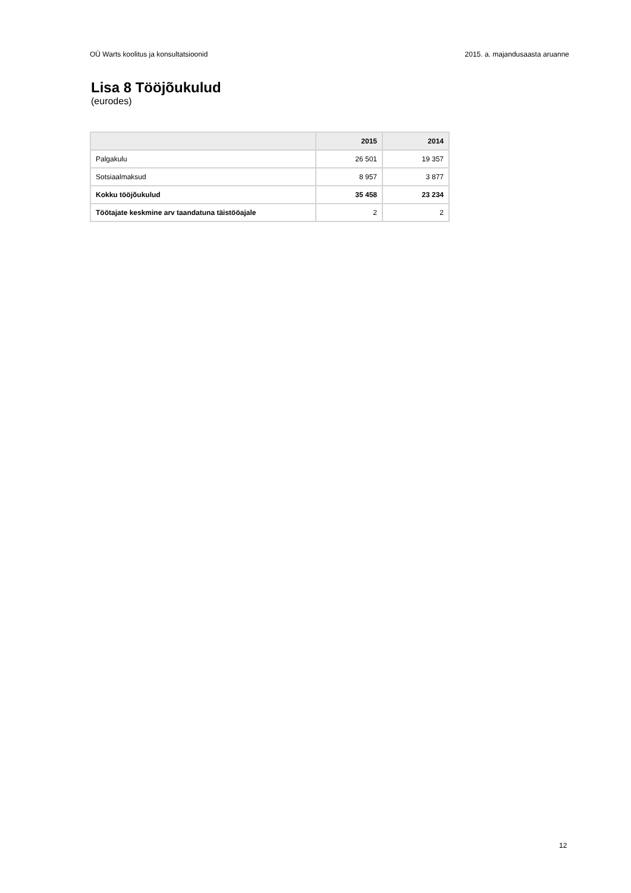OÜ Warts koolitus ja konsultatsioonid 2015. a. majandusaasta aruanne
Lisa 8 Tööjõukulud
(eurodes)
| | 2015 | 2014 |
| --- | --- | --- |
| Palgakulu | 26 501 | 19 357 |
| Sotsiaalmaksud | 8 957 | 3 877 |
| Kokku tööjõukulud | 35 458 | 23 234 |
| Töötajate keskmine arv taandatuna täistööajale | 2 | 2 |
12